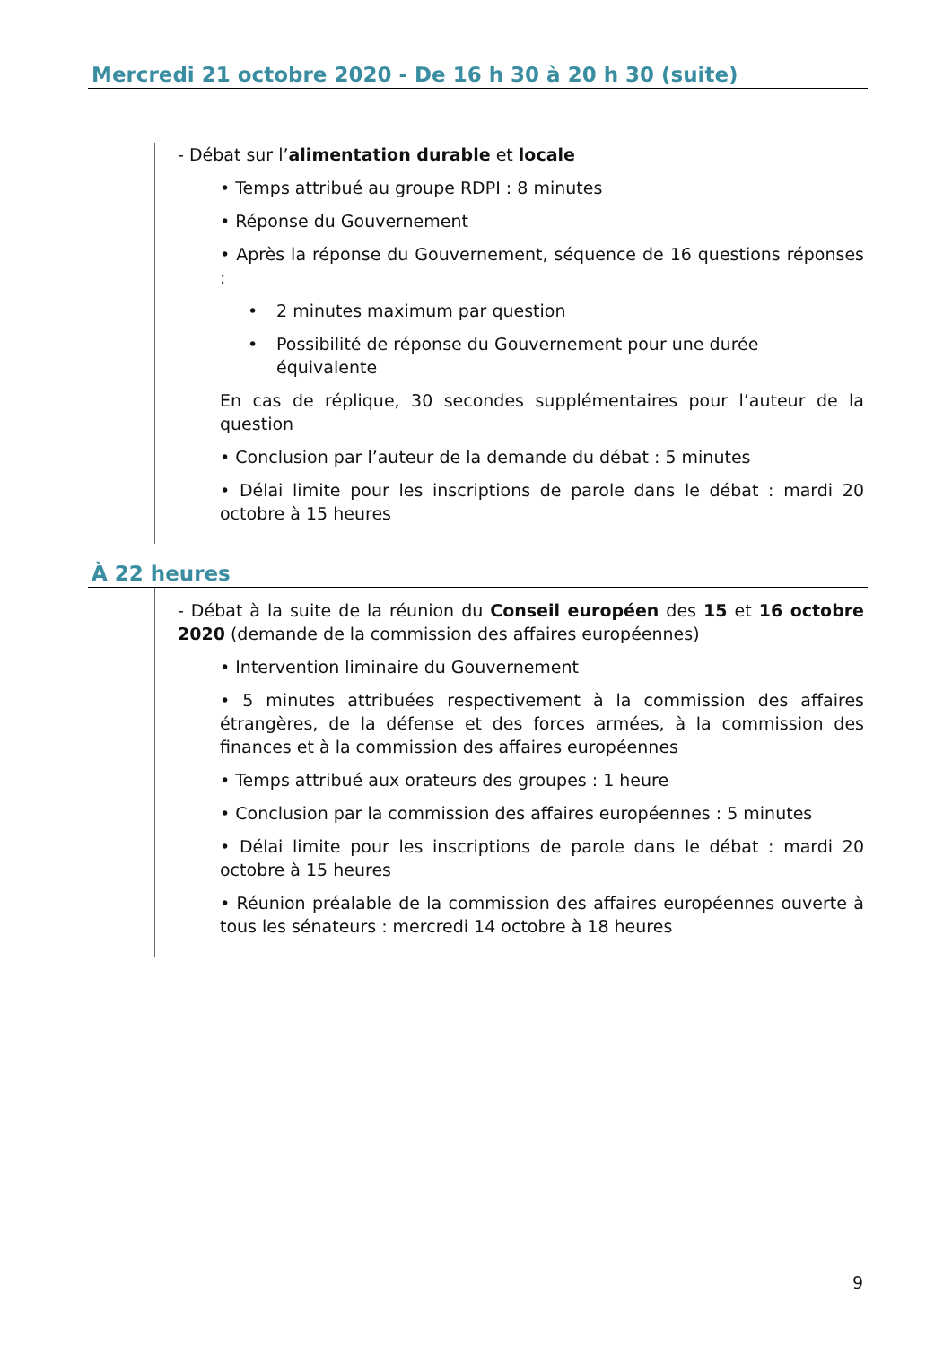Mercredi 21 octobre 2020 - De 16 h 30 à 20 h 30 (suite)
- Débat sur l’alimentation durable et locale
• Temps attribué au groupe RDPI : 8 minutes
• Réponse du Gouvernement
• Après la réponse du Gouvernement, séquence de 16 questions réponses :
• 2 minutes maximum par question
• Possibilité de réponse du Gouvernement pour une durée équivalente
En cas de réplique, 30 secondes supplémentaires pour l’auteur de la question
• Conclusion par l’auteur de la demande du débat : 5 minutes
• Délai limite pour les inscriptions de parole dans le débat : mardi 20 octobre à 15 heures
À 22 heures
- Débat à la suite de la réunion du Conseil européen des 15 et 16 octobre 2020 (demande de la commission des affaires européennes)
• Intervention liminaire du Gouvernement
• 5 minutes attribuées respectivement à la commission des affaires étrangères, de la défense et des forces armées, à la commission des finances et à la commission des affaires européennes
• Temps attribué aux orateurs des groupes : 1 heure
• Conclusion par la commission des affaires européennes : 5 minutes
• Délai limite pour les inscriptions de parole dans le débat : mardi 20 octobre à 15 heures
• Réunion préalable de la commission des affaires européennes ouverte à tous les sénateurs : mercredi 14 octobre à 18 heures
9